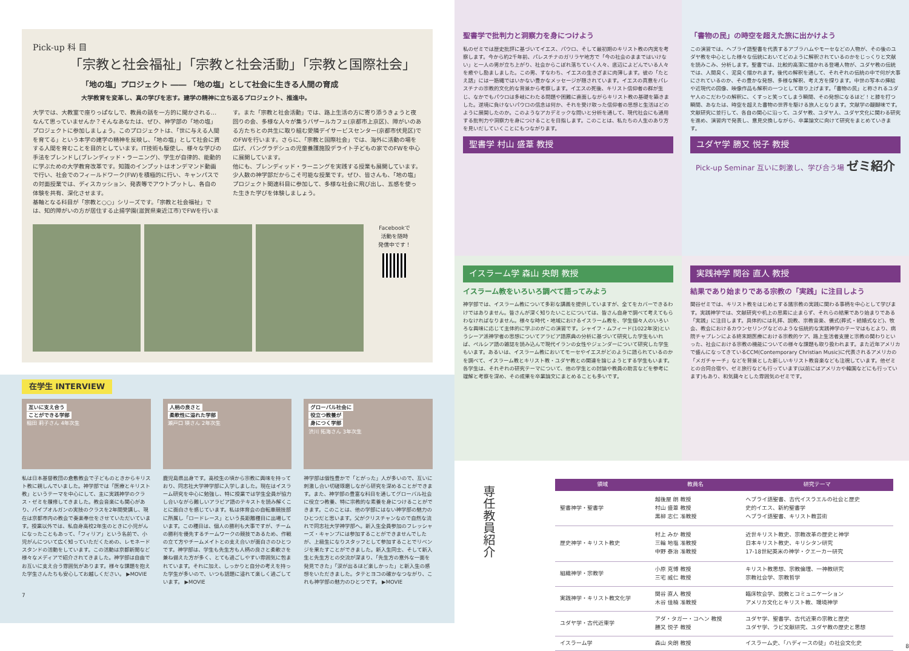Pick-up 科 目
「宗教と社会福祉」「宗教と社会活動」「宗教と国際社会」
「地の塩」プロジェクト ―― 「地の塩」として社会に生きる人間の育成
大学教育を変革し、真の学びを志す。建学の精神に立ち返るプロジェクト、推進中。
大学では、大教室で座りっぱなしで、教員の話を一方的に聞かされる…なんて思っていませんか？そんなあなたは、ぜひ、神学部の「地の塩」プロジェクトに参加しましょう。このプロジェクトは、「世に与える人間を育てる」という本学の建学の精神を反映し、「地の塩」として社会に資する人間を育むことを目的としています。IT技術も駆使し、様々な学びの手法をブレンドし(ブレンディッド・ラーニング)、学生が自律的、能動的に学ぶための大学教育改革です。知識のインプットはオンデマンド動画で行い、社会でのフィールドワーク(FW)を積極的に行い、キャンパスでの対面授業では、ディスカッション、発表等でアウトプットし、各自の体験を共有、深化させます。
基軸となる科目が「宗教と○○」シリーズです。「宗教と社会福祉」では、知的障がいの方が居住する止揚学園(滋賀県東近江市)でFWを行います。また「宗教と社会活動」では、路上生活の方に寄り添うきょうと夜回りの会、多様な人々が集うバザールカフェ(京都市上京区)、障がいのある方たちとの共生に取り組む愛隣デイサービスセンター(京都市伏見区)でのFWを行います。さらに、「宗教と国際社会」では、海外に活動の場を広げ、バングラデシュの児童養護施設デライト子どもの家でのFWを中心に展開しています。
他にも、ブレンディッド・ラーニングを実践する授業も展開しています。少人数の神学部だからこそ可能な授業です。ぜひ、皆さんも、「地の塩」プロジェクト関連科目に参加して、多様な社会に飛び出し、五感を使った生きた学びを体験しましょう。
Facebookで
活動を随時
発信中です！
在学生 INTERVIEW
互いに支え合う
ことができる学部
稲田 莉子さん 4年次生
私は日本基督教団の倉敷教会で子どものときからキリスト教に親しんでいました。神学部では「医療とキリスト教」というテーマを中心にして、主に実践神学のクラス・ゼミを履修してきました。教会音楽にも関心があり、パイプオルガンの実技のクラスを2年間受講し、現在は京都市内の教会で奏楽奉仕をさせていただいています。授業以外では、私自身高校2年生のときに小児がんになったこともあって、「フィリア」という名前で、小児がんについて広く知っていただくための、レモネードスタンドの活動をしています。この活動は京都新聞など様々なメディアで紹介されてきました。神学部は自由でお互いに支え合う雰囲気があります。様々な課題を抱えた学生さんたちも安心してお越しください。 ▶MOVIE
人柄の良さと
柔軟性に溢れた学部
瀬戸口 瑛さん 2年次生
鹿児島県出身です。高校生の頃から宗教に興味を持っており、同志社大学神学部に入学しました。現在はイスラーム研究を中心に勉強し、特に授業では学生全員が協力し合いながら難しいアラビア語のテキストを読み解くことに面白さを感じています。私は体育会の自転車競技部に所属し「ロードレース」という長距離種目に出場しています。この種目は、個人の勝利も大事ですが、チームの勝利を優先するチームワークの競技であるため、作戦の立て方やチームメイトとの支え合いが面白さのひとつです。神学部は、学生も先生方も人柄の良さと柔軟さを兼ね備えた方が多く、とても過ごしやすい雰囲気に包まれています。それに加え、しっかりと自分の考えを持った学生が多いので、いつも話題に溢れて楽しく過ごしています。 ▶MOVIE
グローバル社会に
役立つ教養が
身につく学部
渋川 拓海さん 3年次生
神学部は個性豊かで「とがった」人が多いので、互いに刺激し合い切磋琢磨しながら研究を深めることができます。また、神学部の豊富な科目を通してグローバル社会に役立つ教養、特に宗教的な素養を身につけることができます。このことは、他の学部にはない神学部の魅力のひとつだと思います。父がクリスチャンなので自然な流れで同志社大学神学部へ。新入生全員参加のフレッシャーズ・キャンプには参加することができませんでしたが、上級生になりスタッフとして参加することでリベンジを果たすことができました。新入生同士、そして新入生と先生方との交流が深まり、「先生方の意外な一面を発見できた」「涙が出るほど楽しかった」と新入生の感想をいただきました。タテとヨコの確かなつながり、これも神学部の魅力のひとつです。 ▶MOVIE
7
聖書学で批判力と洞察力を身につけよう
私のゼミでは歴史批評に基づいてイエス、パウロ、そして最初期のキリスト教の内実を考察します。今から約2千年前、パレスチナのガリラヤ地方で「今の社会のままではいけない」と一人の男が立ち上がり、社会からこぼれ落ちていく人々、底辺によどんでいる人々を癒やし励ましました。この男、すなわち、イエスの生きざまに肉薄します。彼の「たとえ話」には一筋縄ではいかない豊かなメッセージが隠されています。イエスの真意をパレスチナの宗教的文化的な背景から考察します。イエスの死後、キリスト信仰者の群が生じ、なかでもパウロは多岐にわたる問題や困難に直面しながらキリスト教の基礎を築きました。逆境に負けないパウロの信念は何か、それを受け取った信仰者の思想と生活はどのように展開したのか。このようなアカデミックな問いと分析を通して、現代社会にも通用する批判力や洞察力を身につけることを目指します。このことは、私たちの人生のあり方を見いだしていくことにもつながります。
聖書学 村山 盛葦 教授
「書物の民」の時空を超えた旅に出かけよう
この演習では、ヘブライ語聖書を代表するアブラハムやモーセなどの人物が、その後のユダヤ教を中心とした様々な伝統においてどのように解釈されているのかをじっくりと文献を読みこみ、分析します。聖書では、比較的高潔に描かれる登場人物が、ユダヤ教の伝統では、人間臭く、泥臭く描かれます。後代の解釈を通して、それぞれの伝統の中で何が大事にされているのか、その豊かな発想、多様な解釈、考え方を探ります。中世の写本の挿絵や近現代の図像、映像作品も解釈の一つとして取り上げます。「書物の民」と称されるユダヤ人のこだわりの解釈に、くすっと笑ってしまう瞬間、その発想になるほど！と膝を打つ瞬間、あなたは、時空を超えた書物の世界を駆ける旅人となります。文献学の醍醐味です。文献研究に並行して、各自の関心に沿って、ユダヤ教、ユダヤ人、ユダヤ文化に関わる研究を進め、演習内で発表し、意見交換しながら、卒業論文に向けて研究をまとめていきます。
ユダヤ学 勝又 悦子 教授
Pick-up Seminar 互いに刺激し、学び合う場 ゼミ紹介
イスラーム学 森山 央朗 教授
イスラーム教をいろいろ調べて語ってみよう
神学部では、イスラーム教について多彩な講義を提供していますが、全てをカバーできるわけではありません。皆さんが深く知りたいことについては、皆さん自身で調べて考えてもらわなければなりません。様々な時代・地域におけるイスラーム教を、学生個々人のいろいろな興味に応じて主体的に学ぶのがこの演習です。シャイフ・ムフィード(1022年没)というシーア派神学者の思想についてアラビア語原典の分析に基づいて研究した学生もいれば、ペルシア語の雑誌を読み込んで現代イランの女性やジェンダーについて研究した学生もいます。あるいは、イスラーム教においてモーセやイエスがどのように語られているのかを調べて、イスラーム教とキリスト教・ユダヤ教との関連を論じようとする学生もいます。各学生は、それぞれの研究テーマについて、他の学生との討論や教員の助言などを参考に理解と考察を深め、その成果を卒業論文にまとめることも多いです。
実践神学 関谷 直人 教授
結果であり始まりである宗教の「実践」に注目しよう
関谷ゼミでは、キリスト教をはじめとする諸宗教の実践に関わる事柄を中心として学びます。実践神学では、文献研究や机上の思索に止まらず、それらの結果であり始まりである「実践」に注目します。具体的には礼拝、説教、宗教音楽、儀式(葬式・結婚式など)、牧会、教会におけるカウンセリングなどのような伝統的な実践神学のテーマはもとより、病院チャプレンによる終末期医療における宗教的ケア、路上生活者支援と宗教の関わりといった、社会における宗教の機能についての様々な課題も取り扱われます。また近年アメリカで盛んになってきているCCM(Contemporary Christian Music)に代表されるアメリカの「メガチャーチ」などを背景とした新しいキリスト教音楽なども注視しています。他ゼミとの合同合宿や、ゼミ旅行なども行っています(以前にはアメリカや韓国などにも行っています)もあり、和気藹々とした雰囲気のゼミです。
専任教員紹介
| 領域 | 教員名 | 研究テーマ |
| --- | --- | --- |
| 聖書神学・聖書学 | 越後屋 朗 教授 村山 盛葦 教授 黒柳 志仁 准教授 | ヘブライ語聖書、古代イスラエルの社会と歴史 史的イエス、新約聖書学 ヘブライ語聖書、キリスト教芸術 |
| 歴史神学・キリスト教史 | 村上 みか 教授 三輪 地塩 准教授 中野 泰治 准教授 | 近世キリスト教史、宗教改革の歴史と神学 日本キリスト教史、キリシタン研究 17-18世紀英米の神学・クエーカー研究 |
| 組織神学・宗教学 | 小原 克博 教授 三宅 威仁 教授 | キリスト教思想、宗教倫理、一神教研究 宗教社会学、宗教哲学 |
| 実践神学・キリスト教文化学 | 関谷 直人 教授 木谷 佳楠 准教授 | 臨床牧会学、説教とコミュニケーション アメリカ文化とキリスト教、環境神学 |
| ユダヤ学・古代近東学 | アダ・タガー・コヘン 教授 勝又 悦子 教授 | ユダヤ学、聖書学、古代近東の宗教と歴史 ユダヤ学、ラビ文献研究、ユダヤ教の歴史と思想 |
| イスラーム学 | 森山 央朗 教授 | イスラーム史、「ハディースの徒」の社会文化史 |
8